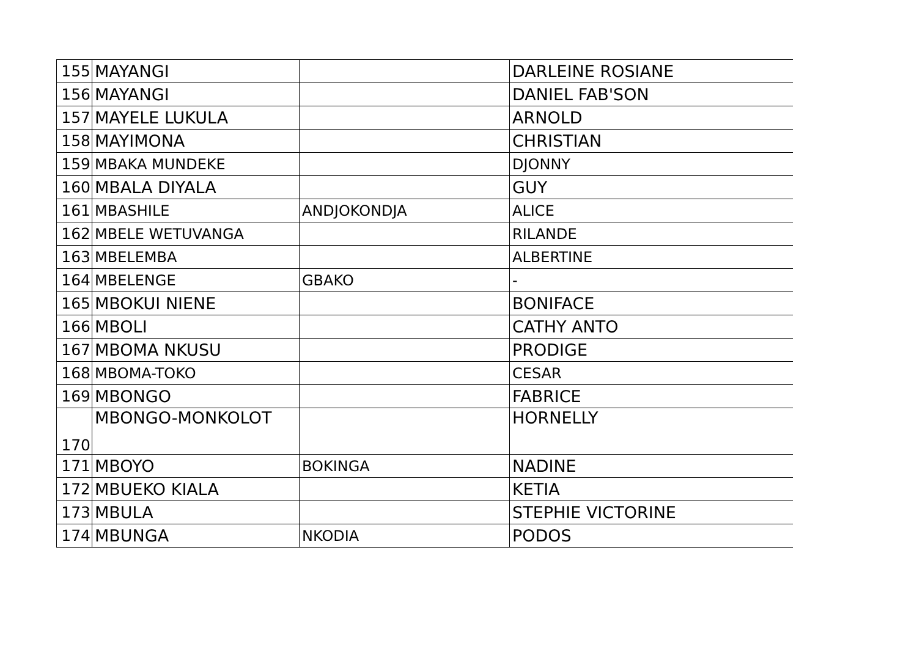| 155 | MAYANGI | | DARLEINE ROSIANE |
| 156 | MAYANGI | | DANIEL FAB'SON |
| 157 | MAYELE LUKULA | | ARNOLD |
| 158 | MAYIMONA | | CHRISTIAN |
| 159 | MBAKA MUNDEKE | | DJONNY |
| 160 | MBALA DIYALA | | GUY |
| 161 | MBASHILE | ANDJOKONDJA | ALICE |
| 162 | MBELE WETUVANGA | | RILANDE |
| 163 | MBELEMBA | | ALBERTINE |
| 164 | MBELENGE | GBAKO | - |
| 165 | MBOKUI NIENE | | BONIFACE |
| 166 | MBOLI | | CATHY ANTO |
| 167 | MBOMA NKUSU | | PRODIGE |
| 168 | MBOMA-TOKO | | CESAR |
| 169 | MBONGO | | FABRICE |
| 170 | MBONGO-MONKOLOT | | HORNELLY |
| 171 | MBOYO | BOKINGA | NADINE |
| 172 | MBUEKO KIALA | | KETIA |
| 173 | MBULA | | STEPHIE VICTORINE |
| 174 | MBUNGA | NKODIA | PODOS |